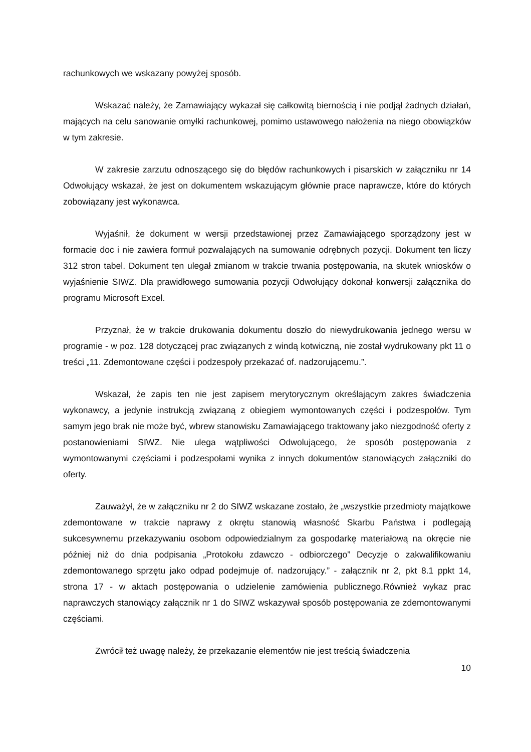rachunkowych we wskazany powyżej sposób.
Wskazać należy, że Zamawiający wykazał się całkowitą biernością i nie podjął żadnych działań, mających na celu sanowanie omyłki rachunkowej, pomimo ustawowego nałożenia na niego obowiązków w tym zakresie.
W zakresie zarzutu odnoszącego się do błędów rachunkowych i pisarskich w załączniku nr 14 Odwołujący wskazał, że jest on dokumentem wskazującym głównie prace naprawcze, które do których zobowiązany jest wykonawca.
Wyjaśnił, że dokument w wersji przedstawionej przez Zamawiającego sporządzony jest w formacie doc i nie zawiera formuł pozwalających na sumowanie odrębnych pozycji. Dokument ten liczy 312 stron tabel. Dokument ten ulegał zmianom w trakcie trwania postępowania, na skutek wniosków o wyjaśnienie SIWZ. Dla prawidłowego sumowania pozycji Odwołujący dokonał konwersji załącznika do programu Microsoft Excel.
Przyznał, że w trakcie drukowania dokumentu doszło do niewydrukowania jednego wersu w programie - w poz. 128 dotyczącej prac związanych z windą kotwiczną, nie został wydrukowany pkt 11 o treści „11. Zdemontowane części i podzespoły przekazać of. nadzorującemu.”.
Wskazał, że zapis ten nie jest zapisem merytorycznym określającym zakres świadczenia wykonawcy, a jedynie instrukcją związaną z obiegiem wymontowanych części i podzespołów. Tym samym jego brak nie może być, wbrew stanowisku Zamawiającego traktowany jako niezgodność oferty z postanowieniami SIWZ. Nie ulega wątpliwości Odwolującego, że sposób postępowania z wymontowanymi częściami i podzespołami wynika z innych dokumentów stanowiących załączniki do oferty.
Zauważył, że w załączniku nr 2 do SIWZ wskazane zostało, że „wszystkie przedmioty majątkowe zdemontowane w trakcie naprawy z okrętu stanowią własność Skarbu Państwa i podlegają sukcesywnemu przekazywaniu osobom odpowiedzialnym za gospodarkę materiałową na okręcie nie później niż do dnia podpisania „Protokołu zdawczo - odbiorczego” Decyzje o zakwalifikowaniu zdemontowanego sprzętu jako odpad podejmuje of. nadzorujący.” - załącznik nr 2, pkt 8.1 ppkt 14, strona 17 - w aktach postępowania o udzielenie zamówienia publicznego.Również wykaz prac naprawczych stanowiący załącznik nr 1 do SIWZ wskazywał sposób postępowania ze zdemontowanymi częściami.
Zwrócił też uwagę należy, że przekazanie elementów nie jest treścią świadczenia
10